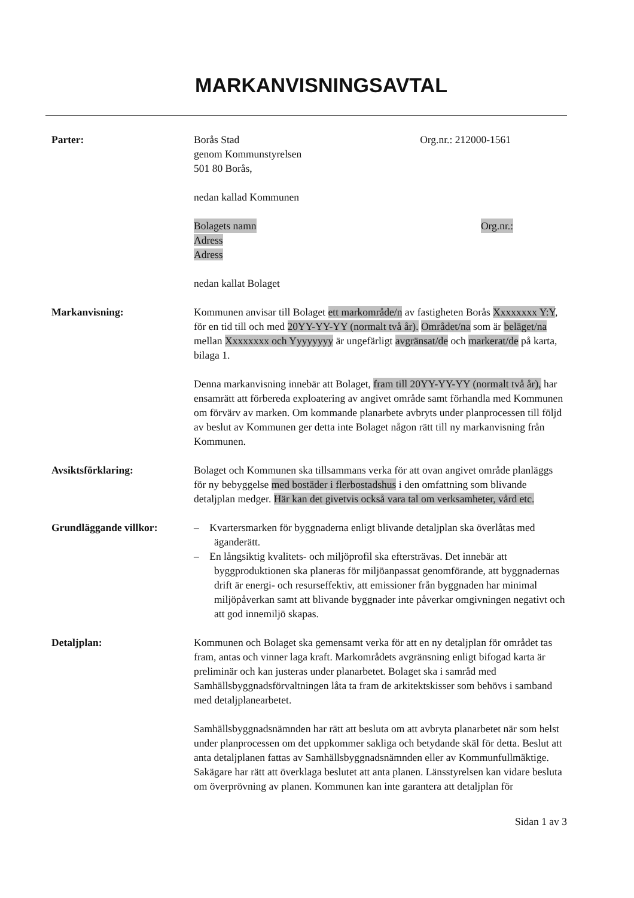MARKANVISNINGSAVTAL
Parter: Borås Stad Org.nr.: 212000-1561
genom Kommunstyrelsen
501 80 Borås,
nedan kallad Kommunen
Bolagets namn Org.nr.:
Adress
Adress
nedan kallat Bolaget
Markanvisning: Kommunen anvisar till Bolaget ett markområde/n av fastigheten Borås Xxxxxxxx Y:Y, för en tid till och med 20YY-YY-YY (normalt två år). Området/na som är beläget/na mellan Xxxxxxxx och Yyyyyyyy är ungefärligt avgränsat/de och markerat/de på karta, bilaga 1.
Denna markanvisning innebär att Bolaget, fram till 20YY-YY-YY (normalt två år), har ensamrätt att förbereda exploatering av angivet område samt förhandla med Kommunen om förvärv av marken. Om kommande planarbete avbryts under planprocessen till följd av beslut av Kommunen ger detta inte Bolaget någon rätt till ny markanvisning från Kommunen.
Avsiktsförklaring: Bolaget och Kommunen ska tillsammans verka för att ovan angivet område planläggs för ny bebyggelse med bostäder i flerbostadshus i den omfattning som blivande detaljplan medger. Här kan det givetvis också vara tal om verksamheter, vård etc.
Grundläggande villkor: – Kvartersmarken för byggnaderna enligt blivande detaljplan ska överlåtas med äganderätt.
– En långsiktig kvalitets- och miljöprofil ska eftersträvas. Det innebär att byggproduktionen ska planeras för miljöanpassat genomförande, att byggnadernas drift är energi- och resurseffektiv, att emissioner från byggnaden har minimal miljöpåverkan samt att blivande byggnader inte påverkar omgivningen negativt och att god innemiljö skapas.
Detaljplan: Kommunen och Bolaget ska gemensamt verka för att en ny detaljplan för området tas fram, antas och vinner laga kraft. Markområdets avgränsning enligt bifogad karta är preliminär och kan justeras under planarbetet. Bolaget ska i samråd med Samhällsbyggnadsförvaltningen låta ta fram de arkitektskisser som behövs i samband med detaljplanearbetet.
Samhällsbyggnadsnämnden har rätt att besluta om att avbryta planarbetet när som helst under planprocessen om det uppkommer sakliga och betydande skäl för detta. Beslut att anta detaljplanen fattas av Samhällsbyggnadsnämnden eller av Kommunfullmäktige. Sakägare har rätt att överklaga beslutet att anta planen. Länsstyrelsen kan vidare besluta om överprövning av planen. Kommunen kan inte garantera att detaljplan för
Sidan 1 av 3